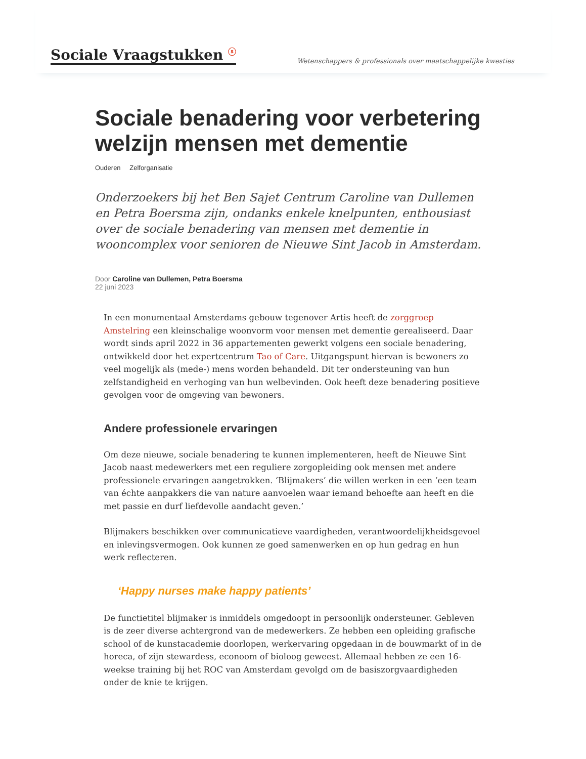Sociale Vraagstukken <sup>ⓢ</sup>
Wetenschappers & professionals over maatschappelijke kwesties
Sociale benadering voor verbetering welzijn mensen met dementie
Ouderen Zelforganisatie
Onderzoekers bij het Ben Sajet Centrum Caroline van Dullemen en Petra Boersma zijn, ondanks enkele knelpunten, enthousiast over de sociale benadering van mensen met dementie in wooncomplex voor senioren de Nieuwe Sint Jacob in Amsterdam.
Door Caroline van Dullemen, Petra Boersma
22 juni 2023
In een monumentaal Amsterdams gebouw tegenover Artis heeft de zorggroep Amstelring een kleinschalige woonvorm voor mensen met dementie gerealiseerd. Daar wordt sinds april 2022 in 36 appartementen gewerkt volgens een sociale benadering, ontwikkeld door het expertcentrum Tao of Care. Uitgangspunt hiervan is bewoners zo veel mogelijk als (mede-) mens worden behandeld. Dit ter ondersteuning van hun zelfstandigheid en verhoging van hun welbevinden. Ook heeft deze benadering positieve gevolgen voor de omgeving van bewoners.
Andere professionele ervaringen
Om deze nieuwe, sociale benadering te kunnen implementeren, heeft de Nieuwe Sint Jacob naast medewerkers met een reguliere zorgopleiding ook mensen met andere professionele ervaringen aangetrokken. ‘Blijmakers’ die willen werken in een ‘een team van échte aanpakkers die van nature aanvoelen waar iemand behoefte aan heeft en die met passie en durf liefdevolle aandacht geven.’
Blijmakers beschikken over communicatieve vaardigheden, verantwoordelijkheidsgevoel en inlevingsvermogen. Ook kunnen ze goed samenwerken en op hun gedrag en hun werk reflecteren.
‘Happy nurses make happy patients’
De functietitel blijmaker is inmiddels omgedoopt in persoonlijk ondersteuner. Gebleven is de zeer diverse achtergrond van de medewerkers. Ze hebben een opleiding grafische school of de kunstacademie doorlopen, werkervaring opgedaan in de bouwmarkt of in de horeca, of zijn stewardess, econoom of bioloog geweest. Allemaal hebben ze een 16-weekse training bij het ROC van Amsterdam gevolgd om de basiszorgvaardigheden onder de knie te krijgen.